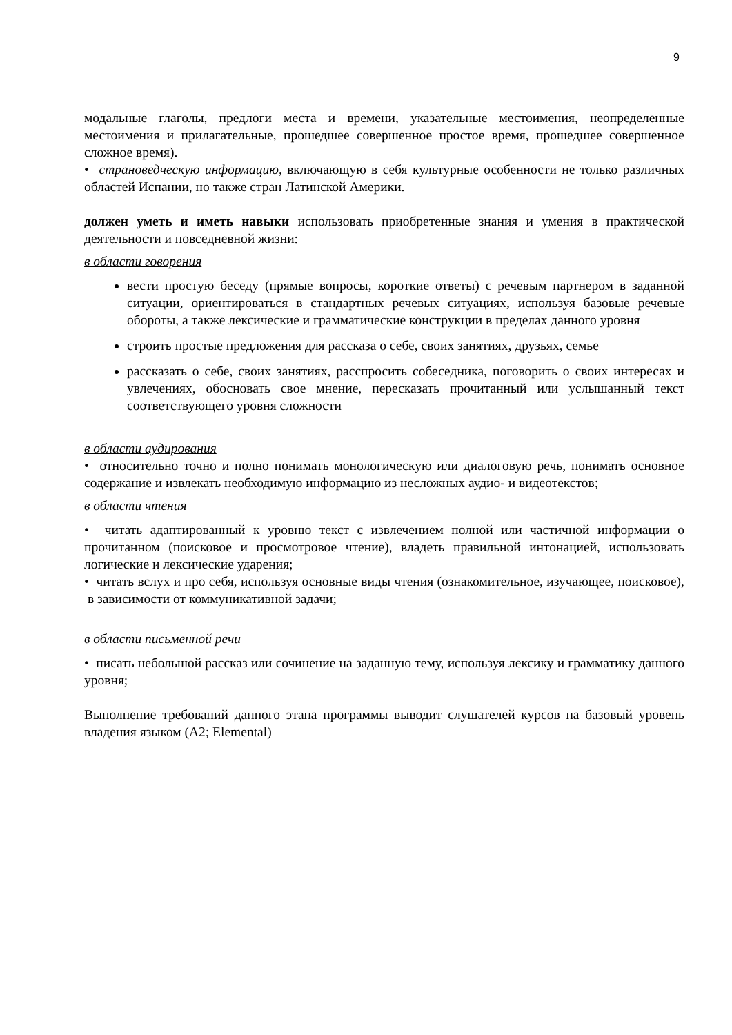9
модальные глаголы, предлоги места и времени, указательные местоимения, неопределенные местоимения и прилагательные, прошедшее совершенное простое время, прошедшее совершенное сложное время).
• страноведческую информацию, включающую в себя культурные особенности не только различных областей Испании, но также стран Латинской Америки.
должен уметь и иметь навыки использовать приобретенные знания и умения в практической деятельности и повседневной жизни:
в области говорения
вести простую беседу (прямые вопросы, короткие ответы) с речевым партнером в заданной ситуации, ориентироваться в стандартных речевых ситуациях, используя базовые речевые обороты, а также лексические и грамматические конструкции в пределах данного уровня
строить простые предложения для рассказа о себе, своих занятиях, друзьях, семье
рассказать о себе, своих занятиях, расспросить собеседника, поговорить о своих интересах и увлечениях, обосновать свое мнение, пересказать прочитанный или услышанный текст соответствующего уровня сложности
в области аудирования
• относительно точно и полно понимать монологическую или диалоговую речь, понимать основное содержание и извлекать необходимую информацию из несложных аудио- и видеотекстов;
в области чтения
• читать адаптированный к уровню текст с извлечением полной или частичной информации о прочитанном (поисковое и просмотровое чтение), владеть правильной интонацией, использовать логические и лексические ударения;
• читать вслух и про себя, используя основные виды чтения (ознакомительное, изучающее, поисковое), в зависимости от коммуникативной задачи;
в области письменной речи
• писать небольшой рассказ или сочинение на заданную тему, используя лексику и грамматику данного уровня;
Выполнение требований данного этапа программы выводит слушателей курсов на базовый уровень владения языком (A2; Elemental)